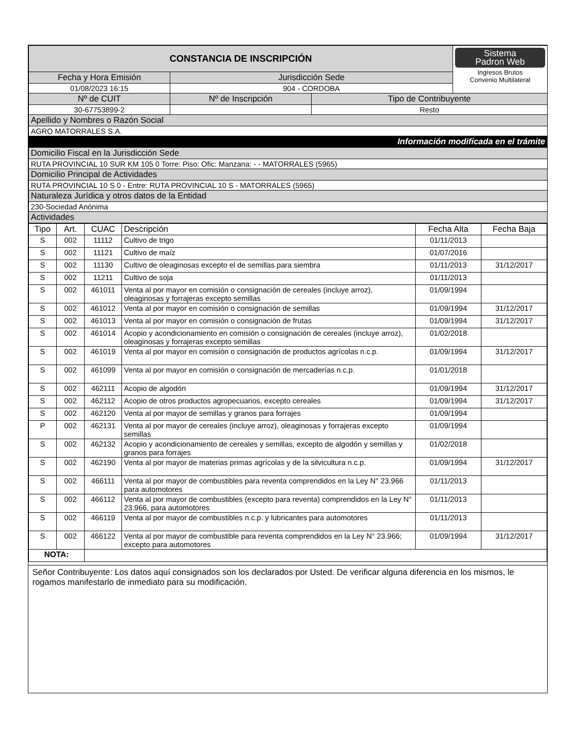| CONSTANCIA DE INSCRIPCIÓN | | | Sistema Padron Web Ingresos Brutos Convenio Multilateral |
| Fecha y Hora Emisión | Jurisdicción Sede | | |
| 01/08/2023 16:15 | 904 - CORDOBA | | |
| Nº de CUIT | Nº de Inscripción | Tipo de Contribuyente | |
| 30-67753899-2 | | Resto | |
| Apellido y Nombres o Razón Social | | | |
| AGRO MATORRALES S.A. | | | |
| Información modificada en el trámite | | | |
| Domicilio Fiscal en la Jurisdicción Sede | | | |
| RUTA PROVINCIAL 10 SUR KM 105 0 Torre: Piso: Ofic: Manzana: - - MATORRALES (5965) | | | |
| Domicilio Principal de Actividades | | | |
| RUTA PROVINCIAL 10 S 0 - Entre: RUTA PROVINCIAL 10 S - MATORRALES (5965) | | | |
| Naturaleza Jurídica y otros datos de la Entidad | | | |
| 230-Sociedad Anónima | | | |
| Actividades | | | |
| Tipo | Art. | CUAC | Descripción | Fecha Alta | Fecha Baja |
| --- | --- | --- | --- | --- | --- |
| S | 002 | 11112 | Cultivo de trigo | 01/11/2013 | |
| S | 002 | 11121 | Cultivo de maíz | 01/07/2016 | |
| S | 002 | 11130 | Cultivo de oleaginosas excepto el de semillas para siembra | 01/11/2013 | 31/12/2017 |
| S | 002 | 11211 | Cultivo de soja | 01/11/2013 | |
| S | 002 | 461011 | Venta al por mayor en comisión o consignación de cereales (incluye arroz), oleaginosas y forrajeras excepto semillas | 01/09/1994 | |
| S | 002 | 461012 | Venta al por mayor en comisión o consignación de semillas | 01/09/1994 | 31/12/2017 |
| S | 002 | 461013 | Venta al por mayor en comisión o consignación de frutas | 01/09/1994 | 31/12/2017 |
| S | 002 | 461014 | Acopio y acondicionamiento en comisión o consignación de cereales (incluye arroz), oleaginosas y forrajeras excepto semillas | 01/02/2018 | |
| S | 002 | 461019 | Venta al por mayor en comisión o consignación de productos agrícolas n.c.p. | 01/09/1994 | 31/12/2017 |
| S | 002 | 461099 | Venta al por mayor en comisión o consignación de mercaderías n.c.p. | 01/01/2018 | |
| S | 002 | 462111 | Acopio de algodón | 01/09/1994 | 31/12/2017 |
| S | 002 | 462112 | Acopio de otros productos agropecuarios, excepto cereales | 01/09/1994 | 31/12/2017 |
| S | 002 | 462120 | Venta al por mayor de semillas y granos para forrajes | 01/09/1994 | |
| P | 002 | 462131 | Venta al por mayor de cereales (incluye arroz), oleaginosas y forrajeras excepto semillas | 01/09/1994 | |
| S | 002 | 462132 | Acopio y acondicionamiento de cereales y semillas, excepto de algodón y semillas y granos para forrajes | 01/02/2018 | |
| S | 002 | 462190 | Venta al por mayor de materias primas agrícolas y de la silvicultura n.c.p. | 01/09/1994 | 31/12/2017 |
| S | 002 | 466111 | Venta al por mayor de combustibles para reventa comprendidos en la Ley N° 23.966 para automotores | 01/11/2013 | |
| S | 002 | 466112 | Venta al por mayor de combustibles (excepto para reventa) comprendidos en la Ley N° 23.966, para automotores | 01/11/2013 | |
| S | 002 | 466119 | Venta al por mayor de combustibles n.c.p. y lubricantes para automotores | 01/11/2013 | |
| S | 002 | 466122 | Venta al por mayor de combustible para reventa comprendidos en la Ley N° 23.966; excepto para automotores | 01/09/1994 | 31/12/2017 |
| NOTA: | | | | | |
Señor Contribuyente: Los datos aquí consignados son los declarados por Usted. De verificar alguna diferencia en los mismos, le rogamos manifestarlo de inmediato para su modificación.